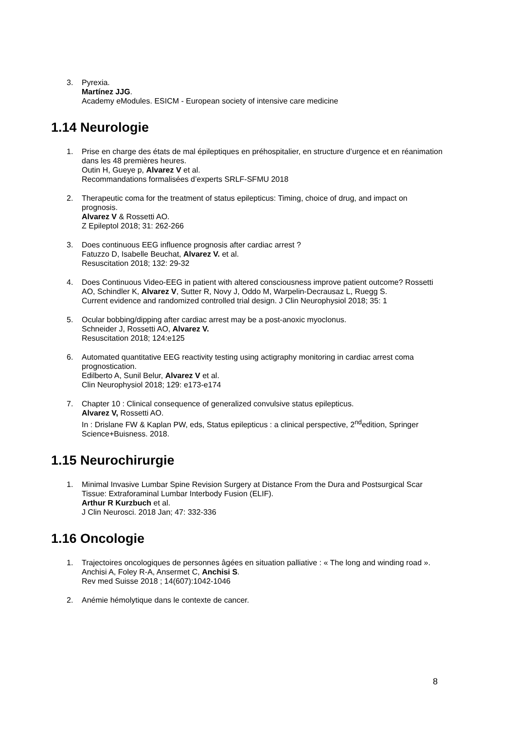3. Pyrexia.
Martínez JJG.
Academy eModules. ESICM - European society of intensive care medicine
1.14 Neurologie
1. Prise en charge des états de mal épileptiques en préhospitalier, en structure d’urgence et en réanimation dans les 48 premières heures.
Outin H, Gueye p, Alvarez V et al.
Recommandations formalisées d’experts SRLF-SFMU 2018
2. Therapeutic coma for the treatment of status epilepticus: Timing, choice of drug, and impact on prognosis.
Alvarez V & Rossetti AO.
Z Epileptol 2018; 31: 262-266
3. Does continuous EEG influence prognosis after cardiac arrest ?
Fatuzzo D, Isabelle Beuchat, Alvarez V. et al.
Resuscitation 2018; 132: 29-32
4. Does Continuous Video-EEG in patient with altered consciousness improve patient outcome? Rossetti AO, Schindler K, Alvarez V, Sutter R, Novy J, Oddo M, Warpelin-Decrausaz L, Ruegg S.
Current evidence and randomized controlled trial design. J Clin Neurophysiol 2018; 35: 1
5. Ocular bobbing/dipping after cardiac arrest may be a post-anoxic myoclonus.
Schneider J, Rossetti AO, Alvarez V.
Resuscitation 2018; 124:e125
6. Automated quantitative EEG reactivity testing using actigraphy monitoring in cardiac arrest coma prognostication.
Edilberto A, Sunil Belur, Alvarez V et al.
Clin Neurophysiol 2018; 129: e173-e174
7. Chapter 10 : Clinical consequence of generalized convulsive status epilepticus.
Alvarez V, Rossetti AO.
In : Drislane FW & Kaplan PW, eds, Status epilepticus : a clinical perspective, 2<sup>nd</sup>edition, Springer Science+Buisness. 2018.
1.15 Neurochirurgie
1. Minimal Invasive Lumbar Spine Revision Surgery at Distance From the Dura and Postsurgical Scar Tissue: Extraforaminal Lumbar Interbody Fusion (ELIF).
Arthur R Kurzbuch et al.
J Clin Neurosci. 2018 Jan; 47: 332-336
1.16 Oncologie
1. Trajectoires oncologiques de personnes âgées en situation palliative : « The long and winding road ».
Anchisi A, Foley R-A, Ansermet C, Anchisi S.
Rev med Suisse 2018 ; 14(607):1042-1046
2. Anémie hémolytique dans le contexte de cancer.
8